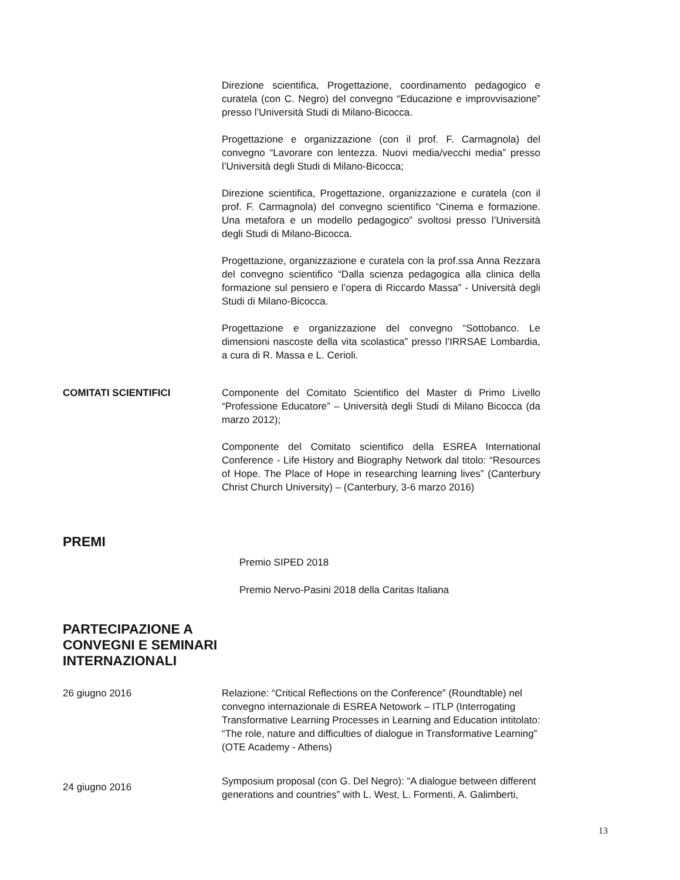Direzione scientifica, Progettazione, coordinamento pedagogico e curatela (con C. Negro) del convegno “Educazione e improvvisazione” presso l’Università Studi di Milano-Bicocca.
Progettazione e organizzazione (con il prof. F. Carmagnola) del convegno “Lavorare con lentezza. Nuovi media/vecchi media” presso l’Università degli Studi di Milano-Bicocca;
Direzione scientifica, Progettazione, organizzazione e curatela (con il prof. F. Carmagnola) del convegno scientifico “Cinema e formazione. Una metafora e un modello pedagogico” svoltosi presso l’Università degli Studi di Milano-Bicocca.
Progettazione, organizzazione e curatela con la prof.ssa Anna Rezzara del convegno scientifico “Dalla scienza pedagogica alla clinica della formazione sul pensiero e l’opera di Riccardo Massa” - Università degli Studi di Milano-Bicocca.
Progettazione e organizzazione del convegno “Sottobanco. Le dimensioni nascoste della vita scolastica” presso l’IRRSAE Lombardia, a cura di R. Massa e L. Cerioli.
COMITATI SCIENTIFICI Componente del Comitato Scientifico del Master di Primo Livello “Professione Educatore” – Università degli Studi di Milano Bicocca (da marzo 2012);
Componente del Comitato scientifico della ESREA International Conference - Life History and Biography Network dal titolo: “Resources of Hope. The Place of Hope in researching learning lives” (Canterbury Christ Church University) – (Canterbury, 3-6 marzo 2016)
PREMI
Premio SIPED 2018
Premio Nervo-Pasini 2018 della Caritas Italiana
PARTECIPAZIONE A
CONVEGNI E SEMINARI
INTERNAZIONALI
26 giugno 2016 Relazione: “Critical Reflections on the Conference” (Roundtable) nel convegno internazionale di ESREA Netowork – ITLP (Interrogating Transformative Learning Processes in Learning and Education intitolato: “The role, nature and difficulties of dialogue in Transformative Learning” (OTE Academy - Athens)
24 giugno 2016
Symposium proposal (con G. Del Negro): “A dialogue between different generations and countries” with L. West, L. Formenti, A. Galimberti,
13